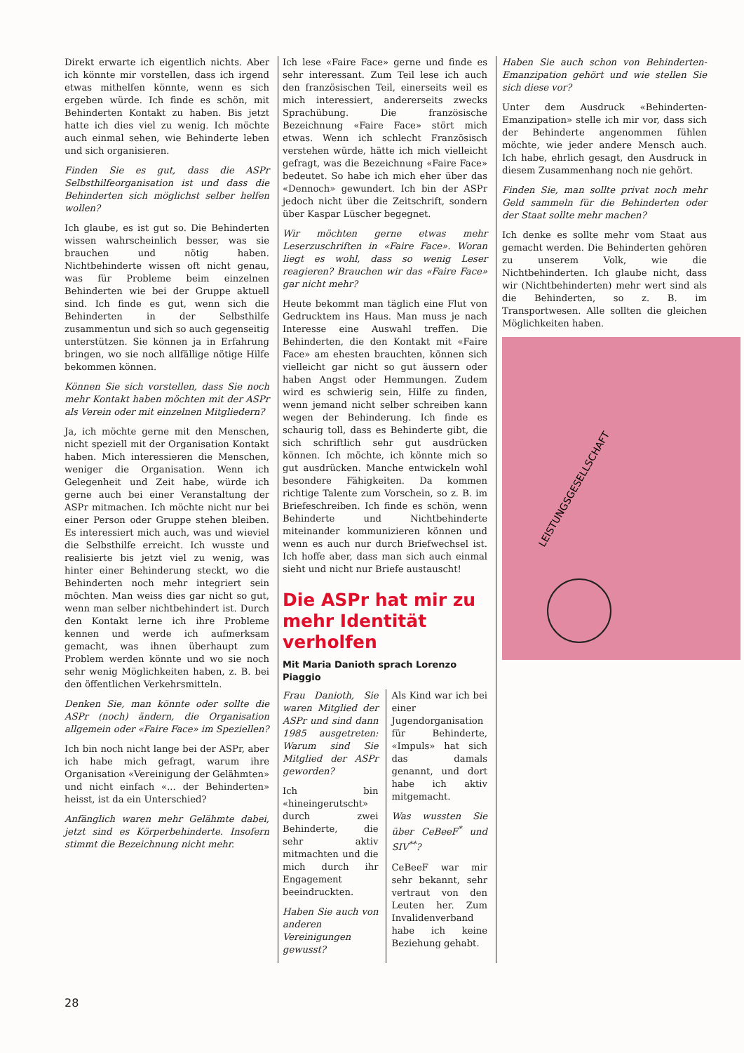Direkt erwarte ich eigentlich nichts. Aber ich könnte mir vorstellen, dass ich irgend etwas mithelfen könnte, wenn es sich ergeben würde. Ich finde es schön, mit Behinderten Kontakt zu haben. Bis jetzt hatte ich dies viel zu wenig. Ich möchte auch einmal sehen, wie Behinderte leben und sich organisieren.
Finden Sie es gut, dass die ASPr Selbsthilfeorganisation ist und dass die Behinderten sich möglichst selber helfen wollen?
Ich glaube, es ist gut so. Die Behinderten wissen wahrscheinlich besser, was sie brauchen und nötig haben. Nichtbehinderte wissen oft nicht genau, was für Probleme beim einzelnen Behinderten wie bei der Gruppe aktuell sind. Ich finde es gut, wenn sich die Behinderten in der Selbsthilfe zusammentun und sich so auch gegenseitig unterstützen. Sie können ja in Erfahrung bringen, wo sie noch allfällige nötige Hilfe bekommen können.
Können Sie sich vorstellen, dass Sie noch mehr Kontakt haben möchten mit der ASPr als Verein oder mit einzelnen Mitgliedern?
Ja, ich möchte gerne mit den Menschen, nicht speziell mit der Organisation Kontakt haben. Mich interessieren die Menschen, weniger die Organisation. Wenn ich Gelegenheit und Zeit habe, würde ich gerne auch bei einer Veranstaltung der ASPr mitmachen. Ich möchte nicht nur bei einer Person oder Gruppe stehen bleiben. Es interessiert mich auch, was und wieviel die Selbsthilfe erreicht. Ich wusste und realisierte bis jetzt viel zu wenig, was hinter einer Behinderung steckt, wo die Behinderten noch mehr integriert sein möchten. Man weiss dies gar nicht so gut, wenn man selber nichtbehindert ist. Durch den Kontakt lerne ich ihre Probleme kennen und werde ich aufmerksam gemacht, was ihnen überhaupt zum Problem werden könnte und wo sie noch sehr wenig Möglichkeiten haben, z. B. bei den öffentlichen Verkehrsmitteln.
Denken Sie, man könnte oder sollte die ASPr (noch) ändern, die Organisation allgemein oder «Faire Face» im Speziellen?
Ich bin noch nicht lange bei der ASPr, aber ich habe mich gefragt, warum ihre Organisation «Vereinigung der Gelähmten» und nicht einfach «... der Behinderten» heisst, ist da ein Unterschied?
Anfänglich waren mehr Gelähmte dabei, jetzt sind es Körperbehinderte. Insofern stimmt die Bezeichnung nicht mehr.
Ich lese «Faire Face» gerne und finde es sehr interessant. Zum Teil lese ich auch den französischen Teil, einerseits weil es mich interessiert, andererseits zwecks Sprachübung. Die französische Bezeichnung «Faire Face» stört mich etwas. Wenn ich schlecht Französisch verstehen würde, hätte ich mich vielleicht gefragt, was die Bezeichnung «Faire Face» bedeutet. So habe ich mich eher über das «Dennoch» gewundert. Ich bin der ASPr jedoch nicht über die Zeitschrift, sondern über Kaspar Lüscher begegnet.
Wir möchten gerne etwas mehr Leserzuschriften in «Faire Face». Woran liegt es wohl, dass so wenig Leser reagieren? Brauchen wir das «Faire Face» gar nicht mehr?
Heute bekommt man täglich eine Flut von Gedrucktem ins Haus. Man muss je nach Interesse eine Auswahl treffen. Die Behinderten, die den Kontakt mit «Faire Face» am ehesten brauchten, können sich vielleicht gar nicht so gut äussern oder haben Angst oder Hemmungen. Zudem wird es schwierig sein, Hilfe zu finden, wenn jemand nicht selber schreiben kann wegen der Behinderung. Ich finde es schaurig toll, dass es Behinderte gibt, die sich schriftlich sehr gut ausdrücken können. Ich möchte, ich könnte mich so gut ausdrücken. Manche entwickeln wohl besondere Fähigkeiten. Da kommen richtige Talente zum Vorschein, so z. B. im Briefeschreiben. Ich finde es schön, wenn Behinderte und Nichtbehinderte miteinander kommunizieren können und wenn es auch nur durch Briefwechsel ist. Ich hoffe aber, dass man sich auch einmal sieht und nicht nur Briefe austauscht!
Die ASPr hat mir zu mehr Identität verholfen
Mit Maria Danioth sprach Lorenzo Piaggio
Frau Danioth, Sie waren Mitglied der ASPr und sind dann 1985 ausgetreten: Warum sind Sie Mitglied der ASPr geworden?
Ich bin «hineingerutscht» durch zwei Behinderte, die sehr aktiv mitmachten und die mich durch ihr Engagement beeindruckten.
Haben Sie auch von anderen Vereinigungen gewusst?
Als Kind war ich bei einer Jugendorganisation für Behinderte, «Impuls» hat sich das damals genannt, und dort habe ich aktiv mitgemacht.
Was wussten Sie über CeBeeF<sup>*</sup> und SIV<sup>**</sup>?
CeBeeF war mir sehr bekannt, sehr vertraut von den Leuten her. Zum Invalidenverband habe ich keine Beziehung gehabt.
Haben Sie auch schon von Behinderten-Emanzipation gehört und wie stellen Sie sich diese vor?
Unter dem Ausdruck «Behinderten-Emanzipation» stelle ich mir vor, dass sich der Behinderte angenommen fühlen möchte, wie jeder andere Mensch auch. Ich habe, ehrlich gesagt, den Ausdruck in diesem Zusammenhang noch nie gehört.
Finden Sie, man sollte privat noch mehr Geld sammeln für die Behinderten oder der Staat sollte mehr machen?
Ich denke es sollte mehr vom Staat aus gemacht werden. Die Behinderten gehören zu unserem Volk, wie die Nichtbehinderten. Ich glaube nicht, dass wir (Nichtbehinderten) mehr wert sind als die Behinderten, so z. B. im Transportwesen. Alle sollten die gleichen Möglichkeiten haben.
LEISTUNGSGESELLSCHAFT
28